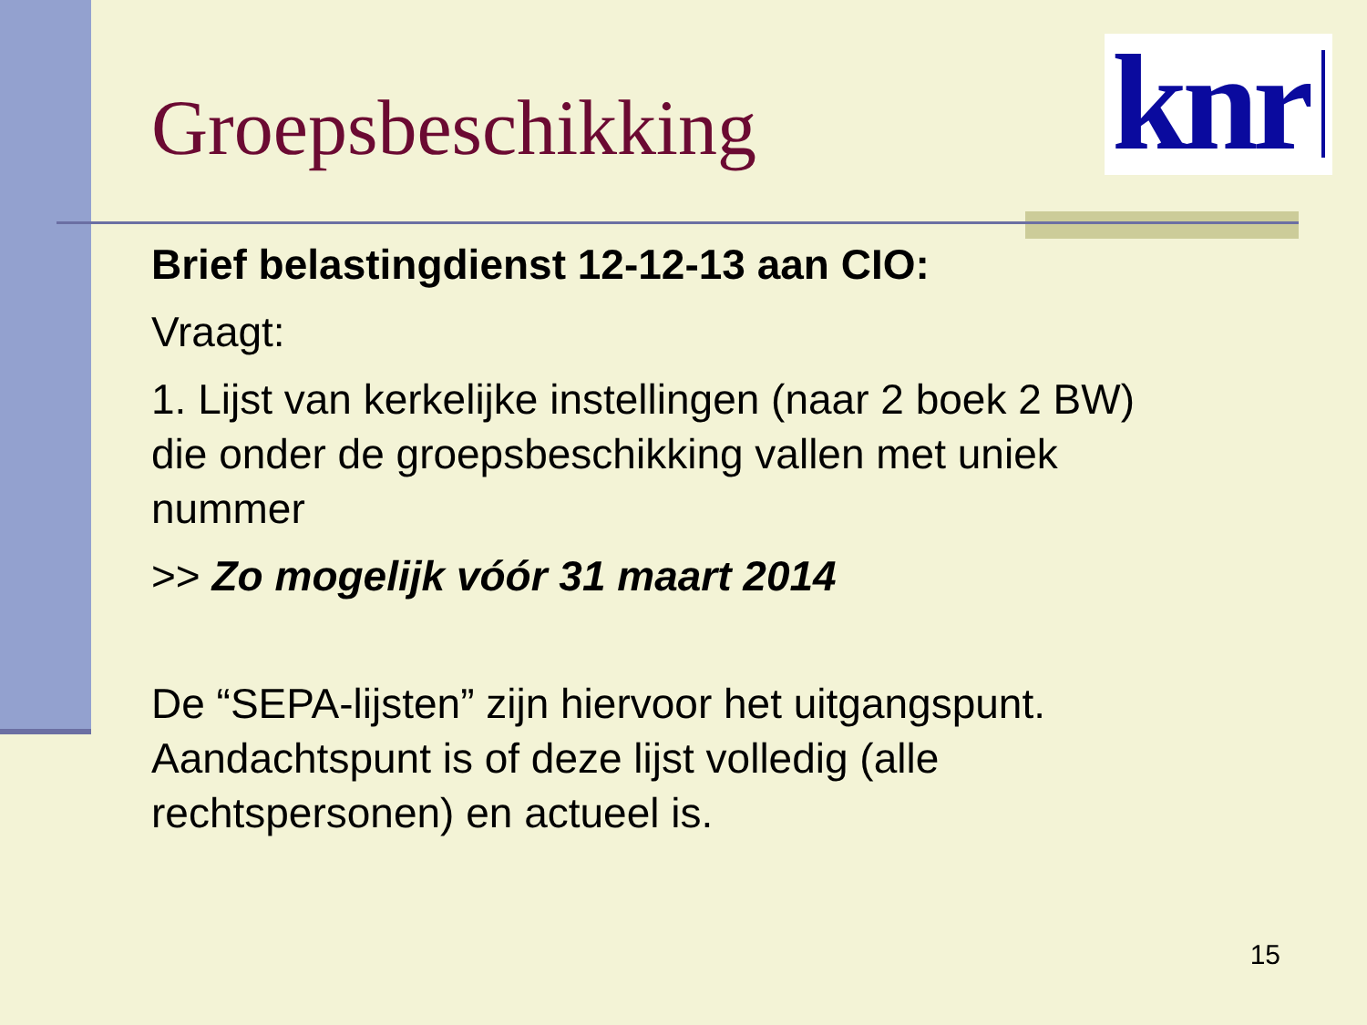knr
Groepsbeschikking
Brief belastingdienst 12-12-13 aan CIO:
Vraagt:
1. Lijst van kerkelijke instellingen (naar 2 boek 2 BW) die onder de groepsbeschikking vallen met uniek nummer
>> Zo mogelijk vóór 31 maart 2014
De “SEPA-lijsten” zijn hiervoor het uitgangspunt. Aandachtspunt is of deze lijst volledig (alle rechtspersonen) en actueel is.
15